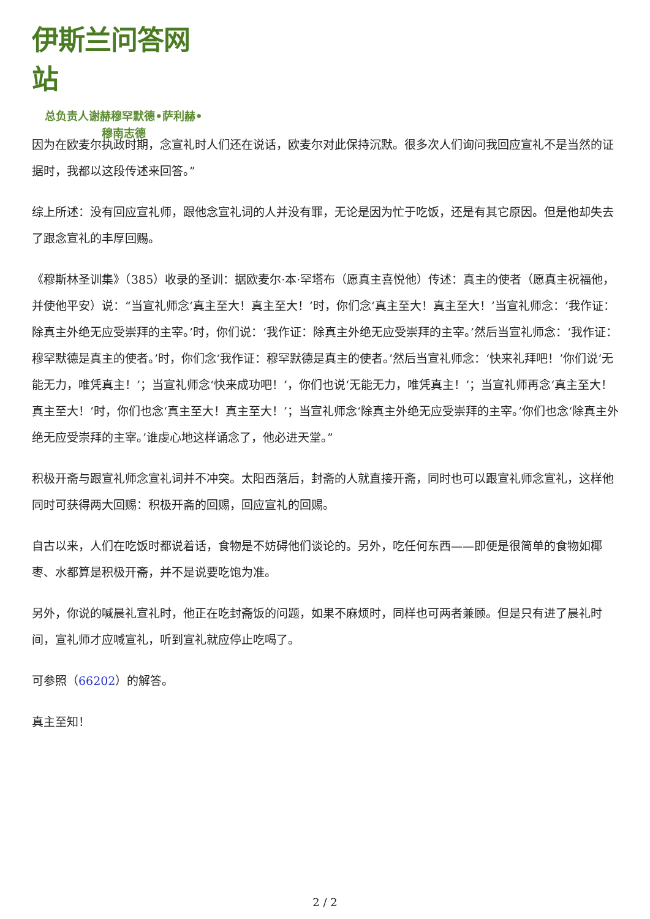伊斯兰问答网站
总负责人谢赫穆罕默德•萨利赫•
穆南志德
因为在欧麦尔执政时期，念宣礼时人们还在说话，欧麦尔对此保持沉默。很多次人们询问我回应宣礼不是当然的证据时，我都以这段传述来回答。”
综上所述：没有回应宣礼师，跟他念宣礼词的人并没有罪，无论是因为忙于吃饭，还是有其它原因。但是他却失去了跟念宣礼的丰厚回赐。
《穆斯林圣训集》（385）收录的圣训：据欧麦尔·本·罕塔布（愿真主喜悦他）传述：真主的使者（愿真主祝福他，并使他平安）说：“当宣礼师念‘真主至大！真主至大！’时，你们念‘真主至大！真主至大！’当宣礼师念：‘我作证：除真主外绝无应受崇拜的主宰。’时，你们说：‘我作证：除真主外绝无应受崇拜的主宰。’然后当宣礼师念：‘我作证：穆罕默德是真主的使者。’时，你们念‘我作证：穆罕默德是真主的使者。’然后当宣礼师念：‘快来礼拜吧！’你们说‘无能无力，唯凭真主！’；当宣礼师念‘快来成功吧！’，你们也说‘无能无力，唯凭真主！’；当宣礼师再念‘真主至大！真主至大！’时，你们也念‘真主至大！真主至大！’；当宣礼师念‘除真主外绝无应受崇拜的主宰。’你们也念‘除真主外绝无应受崇拜的主宰。’谁虔心地这样诵念了，他必进天堂。”
积极开斋与跟宣礼师念宣礼词并不冲突。太阳西落后，封斋的人就直接开斋，同时也可以跟宣礼师念宣礼，这样他同时可获得两大回赐：积极开斋的回赐，回应宣礼的回赐。
自古以来，人们在吃饭时都说着话，食物是不妨碍他们谈论的。另外，吃任何东西——即便是很简单的食物如椰枣、水都算是积极开斋，并不是说要吃饱为准。
另外，你说的喊晨礼宣礼时，他正在吃封斋饭的问题，如果不麻烦时，同样也可两者兼顾。但是只有进了晨礼时间，宣礼师才应喊宣礼，听到宣礼就应停止吃喝了。
可参照（66202）的解答。
真主至知！
2 / 2